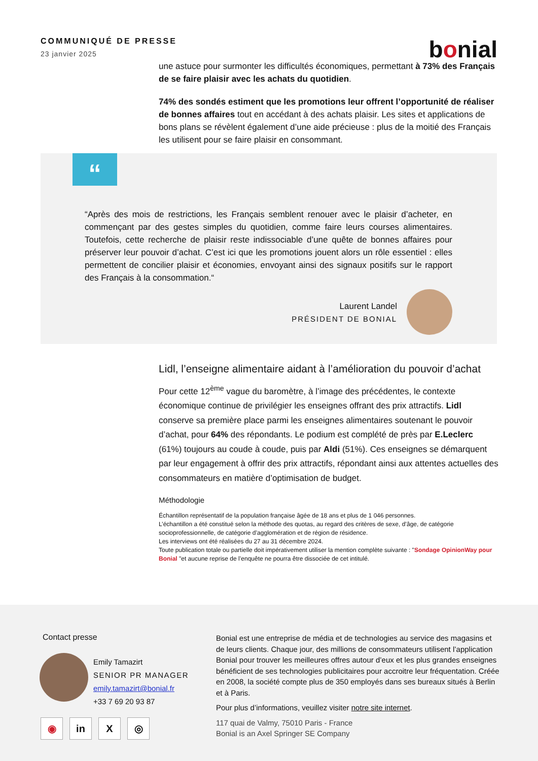COMMUNIQUÉ DE PRESSE
23 janvier 2025
bonial
une astuce pour surmonter les difficultés économiques, permettant à 73% des Français de se faire plaisir avec les achats du quotidien.
74% des sondés estiment que les promotions leur offrent l’opportunité de réaliser de bonnes affaires tout en accédant à des achats plaisir. Les sites et applications de bons plans se révèlent également d’une aide précieuse : plus de la moitié des Français les utilisent pour se faire plaisir en consommant.
“
“Après des mois de restrictions, les Français semblent renouer avec le plaisir d’acheter, en commençant par des gestes simples du quotidien, comme faire leurs courses alimentaires. Toutefois, cette recherche de plaisir reste indissociable d’une quête de bonnes affaires pour préserver leur pouvoir d’achat. C’est ici que les promotions jouent alors un rôle essentiel : elles permettent de concilier plaisir et économies, envoyant ainsi des signaux positifs sur le rapport des Français à la consommation.“
Laurent Landel
PRÉSIDENT DE BONIAL
Lidl, l’enseigne alimentaire aidant à l’amélioration du pouvoir d’achat
Pour cette 12<sup>ème</sup> vague du baromètre, à l’image des précédentes, le contexte économique continue de privilégier les enseignes offrant des prix attractifs. Lidl conserve sa première place parmi les enseignes alimentaires soutenant le pouvoir d’achat, pour 64% des répondants. Le podium est complété de près par E.Leclerc (61%) toujours au coude à coude, puis par Aldi (51%). Ces enseignes se démarquent par leur engagement à offrir des prix attractifs, répondant ainsi aux attentes actuelles des consommateurs en matière d’optimisation de budget.
Méthodologie
Échantillon représentatif de la population française âgée de 18 ans et plus de 1 046 personnes.
L’échantillon a été constitué selon la méthode des quotas, au regard des critères de sexe, d’âge, de catégorie socioprofessionnelle, de catégorie d’agglomération et de région de résidence.
Les interviews ont été réalisées du 27 au 31 décembre 2024.
Toute publication totale ou partielle doit impérativement utiliser la mention complète suivante : "Sondage OpinionWay pour Bonial "et aucune reprise de l’enquête ne pourra être dissociée de cet intitulé.
Contact presse
Emily Tamazirt
SENIOR PR MANAGER
emily.tamazirt@bonial.fr
+33 7 69 20 93 87
◉ in X ◎
Bonial est une entreprise de média et de technologies au service des magasins et de leurs clients. Chaque jour, des millions de consommateurs utilisent l’application Bonial pour trouver les meilleures offres autour d’eux et les plus grandes enseignes bénéficient de ses technologies publicitaires pour accroitre leur fréquentation. Créée en 2008, la société compte plus de 350 employés dans ses bureaux situés à Berlin et à Paris.
Pour plus d’informations, veuillez visiter notre site internet.
117 quai de Valmy, 75010 Paris - France
Bonial is an Axel Springer SE Company